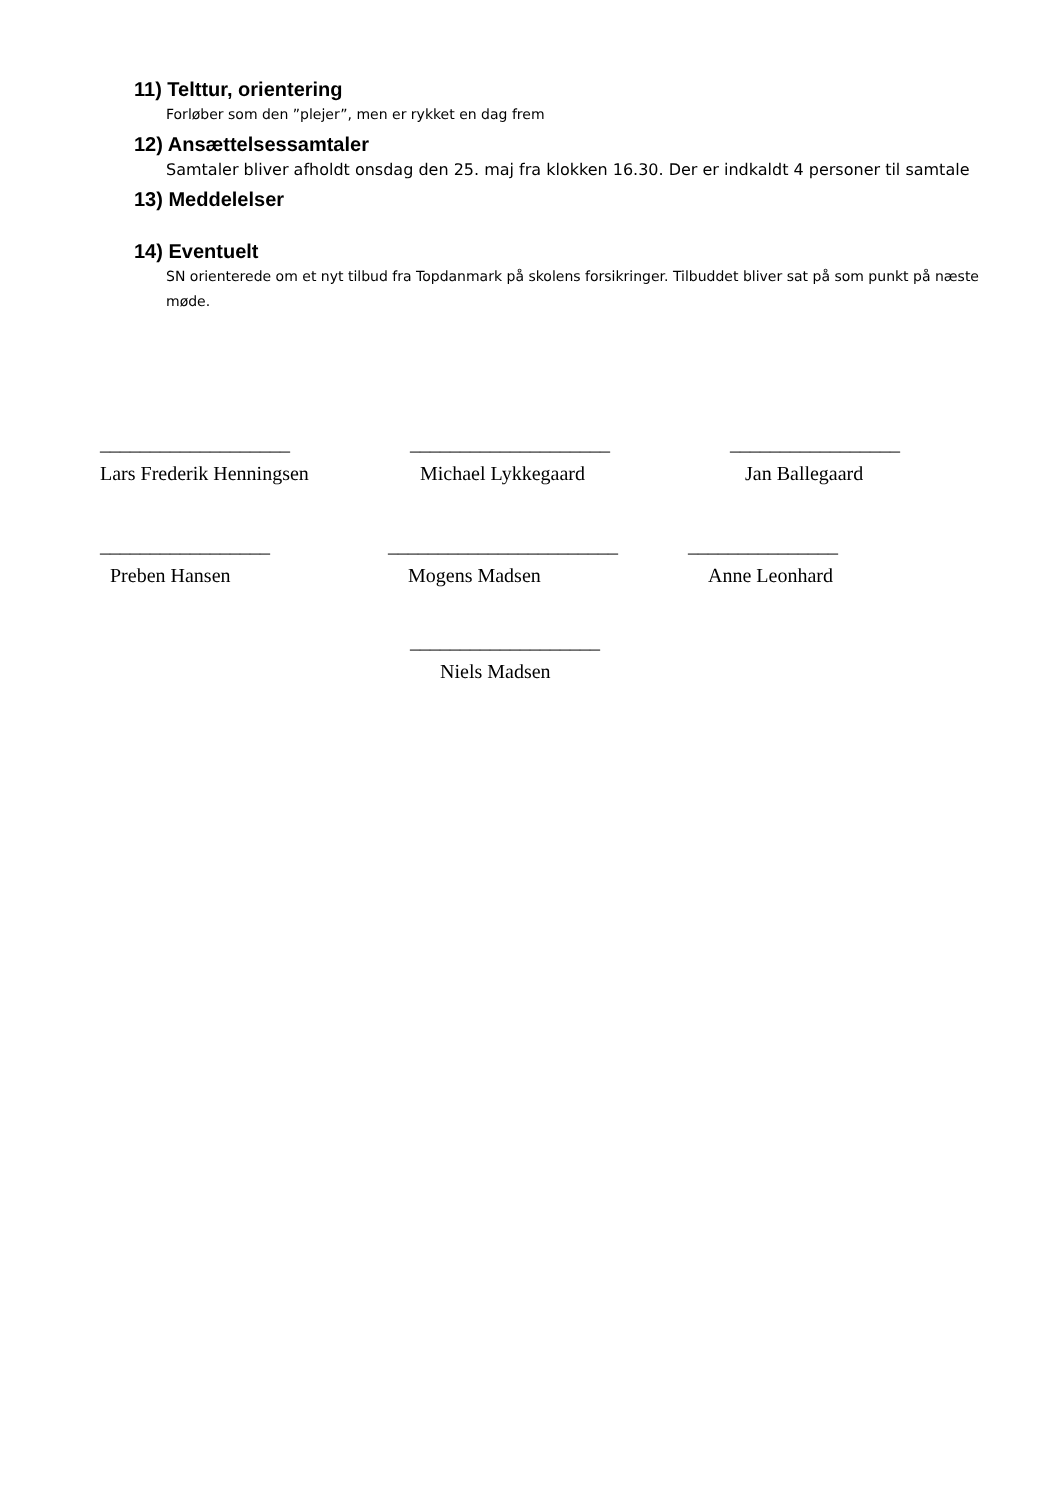11) Telttur, orientering
Forløber som den ”plejer”, men er rykket en dag frem
12) Ansættelsessamtaler
Samtaler bliver afholdt onsdag den 25. maj fra klokken 16.30. Der er indkaldt 4 personer til samtale
13) Meddelelser
14) Eventuelt
SN orienterede om et nyt tilbud fra Topdanmark på skolens forsikringer. Tilbuddet bliver sat på som punkt på næste møde.
___________________
Lars Frederik Henningsen
____________________
Michael Lykkegaard
_________________
Jan Ballegaard
_________________
Preben Hansen
_______________________
Mogens Madsen
_______________
Anne Leonhard
___________________
Niels Madsen